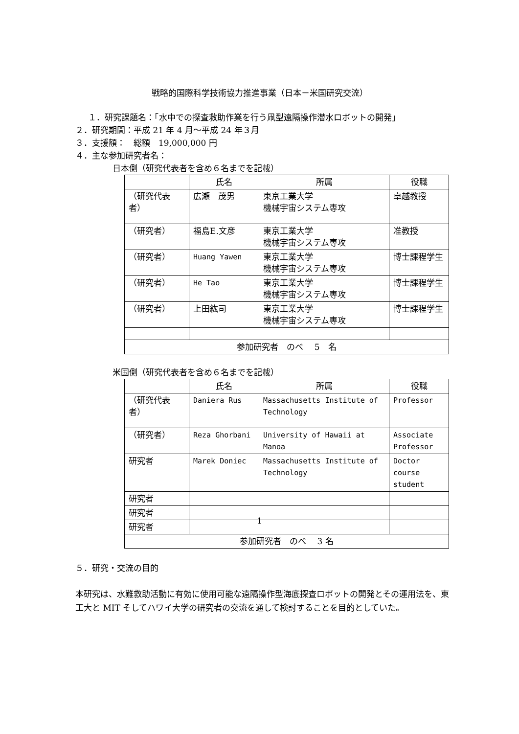戦略的国際科学技術協力推進事業（日本－米国研究交流）
１．研究課題名：「水中での探査救助作業を行う凧型遠隔操作潜水ロボットの開発」
２．研究期間：平成 21 年 4 月～平成 24 年３月
３．支援額：　総額　19,000,000 円
４．主な参加研究者名：
日本側（研究代表者を含め６名までを記載）
| | 氏名 | 所属 | 役職 |
| --- | --- | --- | --- |
| （研究代表者） | 広瀬 茂男 | 東京工業大学 機械宇宙システム専攻 | 卓越教授 |
| （研究者） | 福島E.文彦 | 東京工業大学 機械宇宙システム専攻 | 准教授 |
| （研究者） | Huang Yawen | 東京工業大学 機械宇宙システム専攻 | 博士課程学生 |
| （研究者） | He Tao | 東京工業大学 機械宇宙システム専攻 | 博士課程学生 |
| （研究者） | 上田紘司 | 東京工業大学 機械宇宙システム専攻 | 博士課程学生 |
| 参加研究者 のべ 5 名 | | | |
米国側（研究代表者を含め６名までを記載）
| | 氏名 | 所属 | 役職 |
| --- | --- | --- | --- |
| （研究代表者） | Daniera Rus | Massachusetts Institute of Technology | Professor |
| （研究者） | Reza Ghorbani | University of Hawaii at Manoa | Associate Professor |
| 研究者 | Marek Doniec | Massachusetts Institute of Technology | Doctor course student |
| 研究者 | | | |
| 研究者 | | | |
| 研究者 | | | |
| 参加研究者 のべ 3 名 | | | |
５．研究・交流の目的
本研究は、水難救助活動に有効に使用可能な遠隔操作型海底探査ロボットの開発とその運用法を、東工大と MIT そしてハワイ大学の研究者の交流を通して検討することを目的としていた。
1